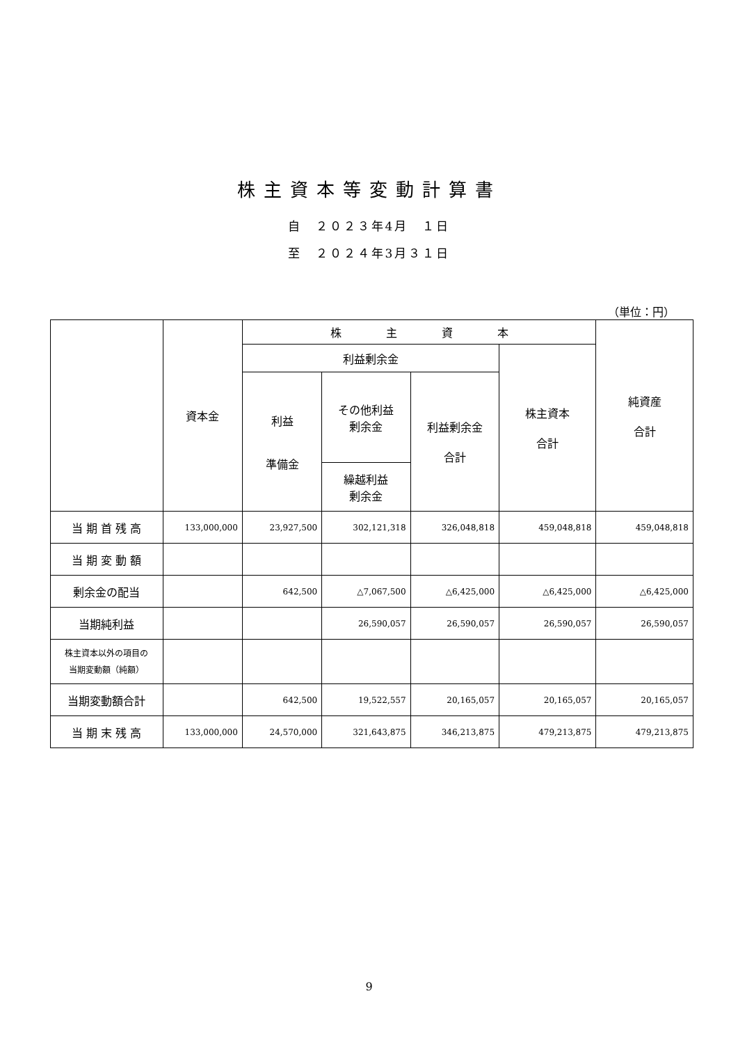株主資本等変動計算書
自　２０２３年4月　１日
至　２０２４年3月３１日
（単位：円）
| | 資本金 | 株 主 資 本 | | | | 純資産 合計 |
| --- | --- | --- | --- | --- | --- | --- |
| | | 利益剰余金 | | | 株主資本 合計 | |
| | | 利益 準備金 | その他利益 剰余金 | 利益剰余金 合計 | | |
| | | | 繰越利益 剰余金 | | | |
| 当 期 首 残 高 | 133,000,000 | 23,927,500 | 302,121,318 | 326,048,818 | 459,048,818 | 459,048,818 |
| 当 期 変 動 額 | | | | | | |
| 剰余金の配当 | | 642,500 | △7,067,500 | △6,425,000 | △6,425,000 | △6,425,000 |
| 当期純利益 | | | 26,590,057 | 26,590,057 | 26,590,057 | 26,590,057 |
| 株主資本以外の項目の 当期変動額（純額） | | | | | | |
| 当期変動額合計 | | 642,500 | 19,522,557 | 20,165,057 | 20,165,057 | 20,165,057 |
| 当 期 末 残 高 | 133,000,000 | 24,570,000 | 321,643,875 | 346,213,875 | 479,213,875 | 479,213,875 |
9